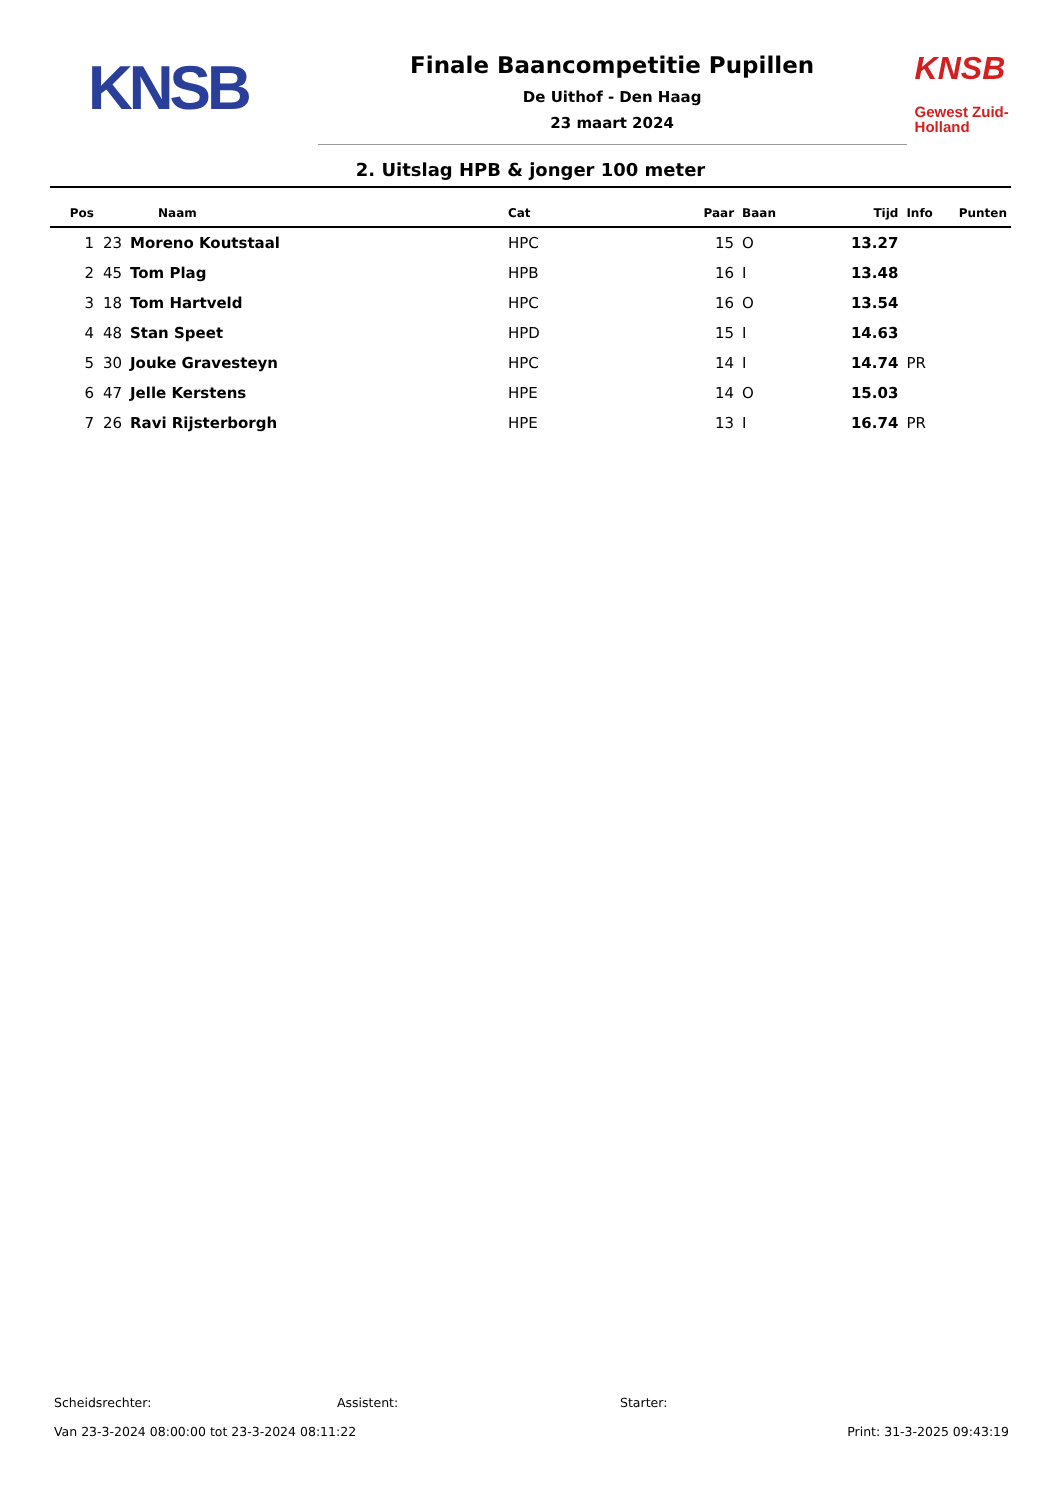KNSB
Finale Baancompetitie Pupillen
De Uithof - Den Haag
23 maart 2024
KNSB
Gewest Zuid-Holland
2. Uitslag HPB & jonger 100 meter
| Pos | Naam | | Cat | Paar | Baan | Tijd | Info | Punten |
| --- | --- | --- | --- | --- | --- | --- | --- | --- |
| 1 | 23 | Moreno Koutstaal | HPC | 15 | O | 13.27 | | |
| 2 | 45 | Tom Plag | HPB | 16 | I | 13.48 | | |
| 3 | 18 | Tom Hartveld | HPC | 16 | O | 13.54 | | |
| 4 | 48 | Stan Speet | HPD | 15 | I | 14.63 | | |
| 5 | 30 | Jouke Gravesteyn | HPC | 14 | I | 14.74 | PR | |
| 6 | 47 | Jelle Kerstens | HPE | 14 | O | 15.03 | | |
| 7 | 26 | Ravi Rijsterborgh | HPE | 13 | I | 16.74 | PR | |
Scheidsrechter: Assistent: Starter:
Van 23-3-2024 08:00:00 tot 23-3-2024 08:11:22 Print: 31-3-2025 09:43:19